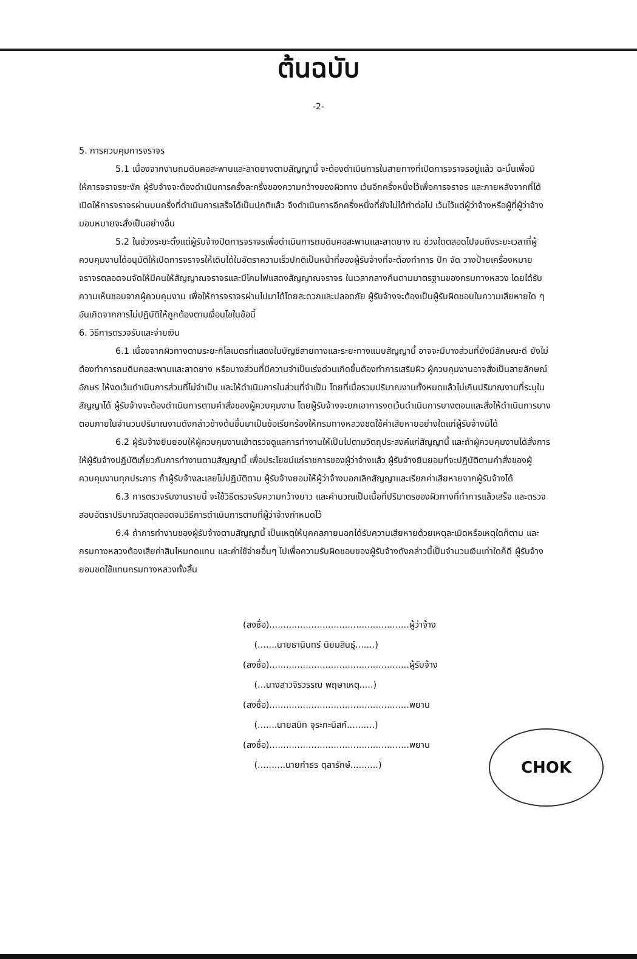ต้นฉบับ
-2-
5. การควบคุมการจราจร
5.1 เนื่องจากงานถมดินคอสะพานและลาดยางตามสัญญานี้ จะต้องดำเนินการในสายทางที่เปิดการจราจรอยู่แล้ว ฉะนั้นเพื่อมิให้การจราจรชะงัก ผู้รับจ้างจะต้องดำเนินการครั้งละครึ่งของความกว้างของผิวทาง เว้นอีกครึ่งหนึ่งไว้เพื่อการจราจร และภายหลังจากที่ได้เปิดให้การจราจรผ่านบนครึ่งที่ดำเนินการเสร็จได้เป็นปกติแล้ว จึงดำเนินการอีกครึ่งหนึ่งที่ยังไม่ได้ทำต่อไป เว้นไว้แต่ผู้ว่าจ้างหรือผู้ที่ผู้ว่าจ้างมอบหมายจะสั่งเป็นอย่างอื่น
5.2 ในช่วงระยะตั้งแต่ผู้รับจ้างปิดการจราจรเพื่อดำเนินการถมดินคอสะพานและลาดยาง ณ ช่วงใดตลอดไปจนถึงระยะเวลาที่ผู้ควบคุมงานได้อนุมัติให้เปิดการจราจรให้เดินได้ในอัตราความเร็วปกติเป็นหน้าที่ของผู้รับจ้างที่จะต้องทำการ ปัก จัด วางป้ายเครื่องหมายจราจรตลอดจนจัดให้มีคนให้สัญญาณจราจรและมีโคมไฟแสดงสัญญาณจราจร ในเวลากลางคืนตามมาตรฐานของกรมทางหลวง โดยได้รับความเห็นชอบจากผู้ควบคุมงาน เพื่อให้การจราจรผ่านไปมาได้โดยสะดวกและปลอดภัย ผู้รับจ้างจะต้องเป็นผู้รับผิดชอบในความเสียหายใด ๆ อันเกิดจากการไม่ปฏิบัติให้ถูกต้องตามเงื่อนไขในข้อนี้
6. วิธีการตรวจรับและจ่ายเงิน
6.1 เนื่องจากผิวทางตามระยะกิโลเมตรที่แสดงในบัญชีสายทางและระยะทางแนบสัญญานี้ อาจจะมีบางส่วนที่ยังมีลักษณะดี ยังไม่ต้องทำการถมดินคอสะพานและลาดยาง หรือบางส่วนที่มีความจำเป็นเร่งด่วนเกิดขึ้นต้องทำการเสริมผิว ผู้ควบคุมงานอาจสั่งเป็นลายลักษณ์อักษร ให้งดเว้นดำเนินการส่วนที่ไม่จำเป็น และให้ดำเนินการในส่วนที่จำเป็น โดยที่เมื่อรวมปริมาณงานทั้งหมดแล้วไม่เกินปริมาณงานที่ระบุในสัญญาได้ ผู้รับจ้างจะต้องดำเนินการตามคำสั่งของผู้ควบคุมงาน โดยผู้รับจ้างจะยกเอาการงดเว้นดำเนินการบางตอนและสั่งให้ดำเนินการบางตอนภายในจำนวนปริมาณงานดังกล่าวข้างต้นขึ้นมาเป็นข้อเรียกร้องให้กรมทางหลวงชดใช้ค่าเสียหายอย่างใดแก่ผู้รับจ้างมิได้
6.2 ผู้รับจ้างยินยอมให้ผู้ควบคุมงานเข้าตรวจดูแลการทำงานให้เป็นไปตามวัตถุประสงค์แก่สัญญานี้ และถ้าผู้ควบคุมงานได้สั่งการ ให้ผู้รับจ้างปฏิบัติเกี่ยวกับการทำงานตามสัญญานี้ เพื่อประโยชน์แก่ราชการของผู้ว่าจ้างแล้ว ผู้รับจ้างยินยอมที่จะปฏิบัติตามคำสั่งของผู้ควบคุมงานทุกประการ ถ้าผู้รับจ้างละเลยไม่ปฏิบัติตาม ผู้รับจ้างยอมให้ผู้ว่าจ้างบอกเลิกสัญญาและเรียกค่าเสียหายจากผู้รับจ้างได้
6.3 การตรวจรับงานรายนี้ จะใช้วิธีตรวจรับความกว้างยาว และคำนวณเป็นเนื้อที่ปริมาตรของผิวทางที่ทำการแล้วเสร็จ และตรวจสอบอัตราปริมาณวัสดุตลอดจนวิธีการดำเนินการตามที่ผู้ว่าจ้างกำหนดไว้
6.4 ถ้าการทำงานของผู้รับจ้างตามสัญญานี้ เป็นเหตุให้บุคคลภายนอกได้รับความเสียหายด้วยเหตุละเมิดหรือเหตุใดก็ตาม และกรมทางหลวงต้องเสียค่าสินไหมทดแทน และค่าใช้จ่ายอื่นๆ ไปเพื่อความรับผิดชอบของผู้รับจ้างดังกล่าวนี้เป็นจำนวนเงินเท่าใดก็ดี ผู้รับจ้างยอมชดใช้แทนกรมทางหลวงทั้งสิ้น
(ลงชื่อ)..................................................ผู้ว่าจ้าง
(.......นายธานินทร์ นิยมสินธุ์.......)
(ลงชื่อ)..................................................ผู้รับจ้าง
(...นางสาวจิรวรรณ พฤษาเหตุ.....)
(ลงชื่อ)..................................................พยาน
(.......นายสนิท จุระกะนิสก์..........)
(ลงชื่อ)..................................................พยาน
(..........นายกำธร ตุลารักษ์..........)
CHOK